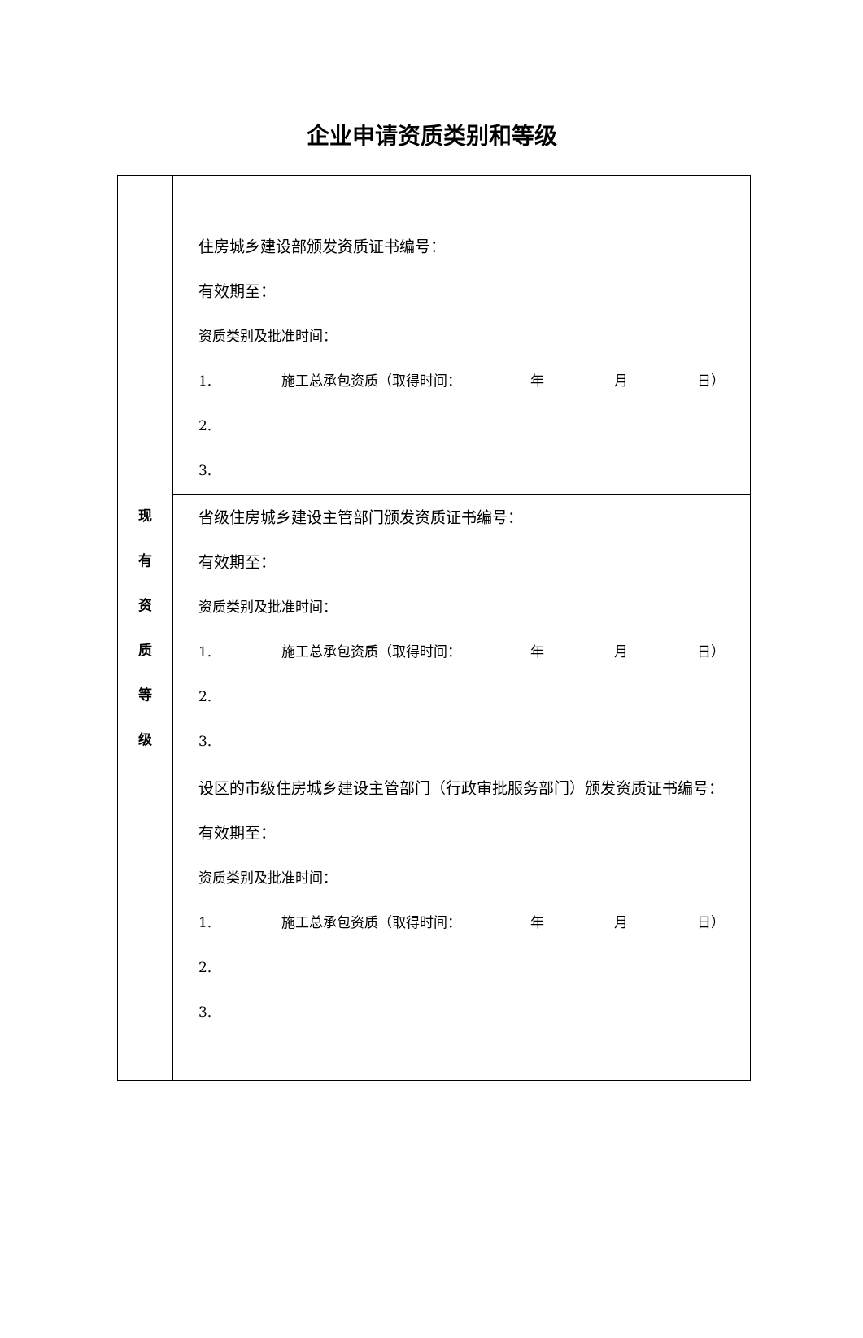企业申请资质类别和等级
| 现 有 资 质 等 级 | 住房城乡建设部颁发资质证书编号： 有效期至： 资质类别及批准时间： 1. 施工总承包资质（取得时间： 年 月 日） 2. 3. |
| | 省级住房城乡建设主管部门颁发资质证书编号： 有效期至： 资质类别及批准时间： 1. 施工总承包资质（取得时间： 年 月 日） 2. 3. |
| | 设区的市级住房城乡建设主管部门（行政审批服务部门）颁发资质证书编号： 有效期至： 资质类别及批准时间： 1. 施工总承包资质（取得时间： 年 月 日） 2. 3. |